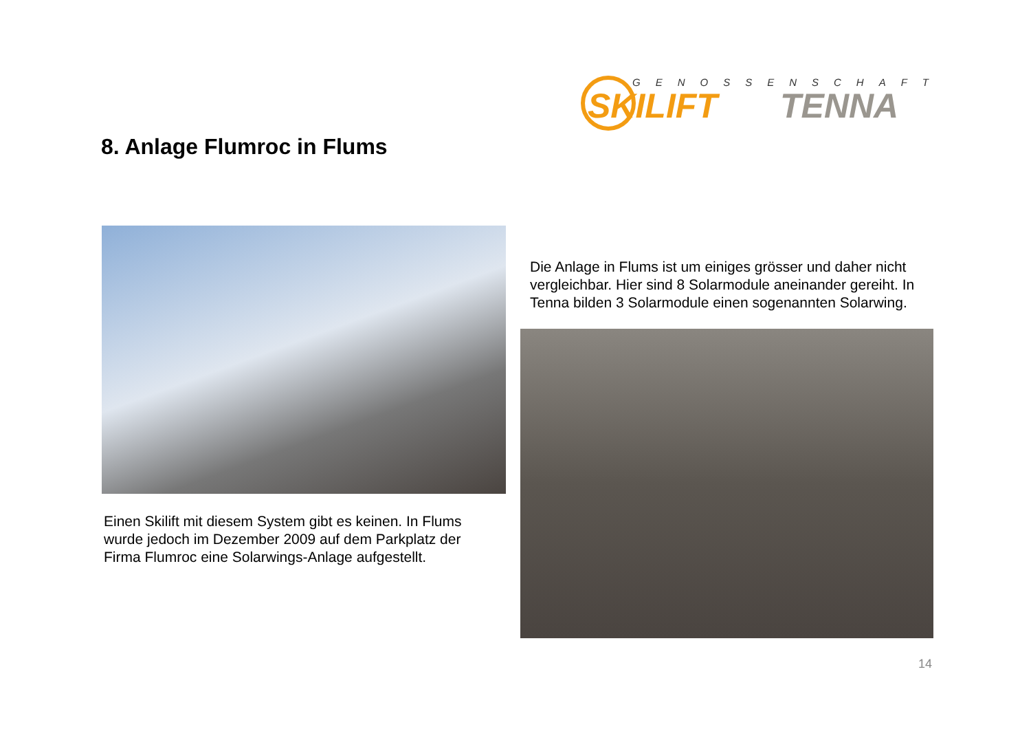GENOSSENSCHAFT
SKILIFT TENNA
8. Anlage Flumroc in Flums
Die Anlage in Flums ist um einiges grösser und daher nicht vergleichbar. Hier sind 8 Solarmodule aneinander gereiht. In Tenna bilden 3 Solarmodule einen sogenannten Solarwing.
Einen Skilift mit diesem System gibt es keinen. In Flums wurde jedoch im Dezember 2009 auf dem Parkplatz der Firma Flumroc eine Solarwings-Anlage aufgestellt.
14